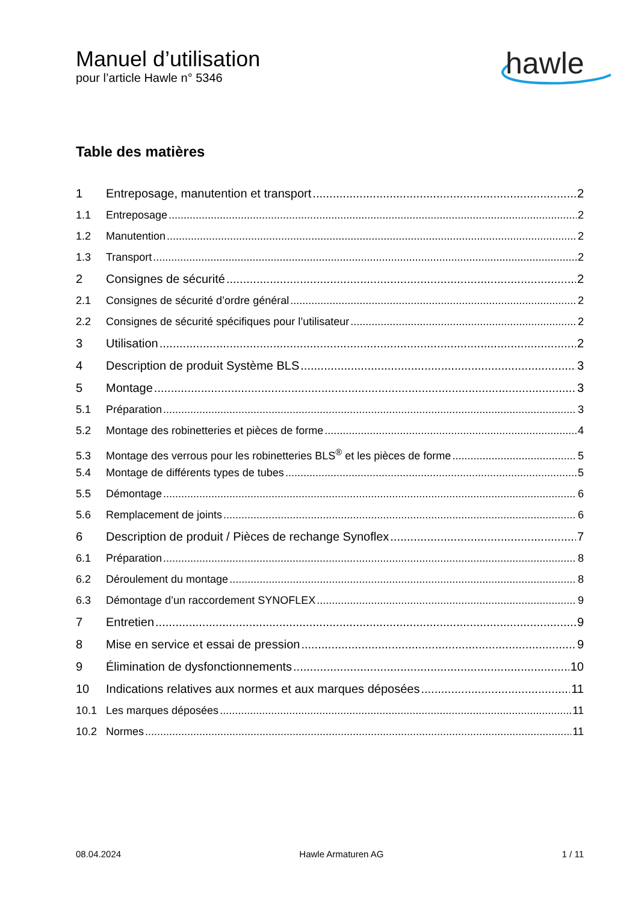Manuel d’utilisation
pour l’article Hawle n° 5346
hawle
Table des matières
1 Entreposage, manutention et transport 2
1.1 Entreposage 2
1.2 Manutention 2
1.3 Transport 2
2 Consignes de sécurité 2
2.1 Consignes de sécurité d’ordre général 2
2.2 Consignes de sécurité spécifiques pour l’utilisateur 2
3 Utilisation 2
4 Description de produit Système BLS 3
5 Montage 3
5.1 Préparation 3
5.2 Montage des robinetteries et pièces de forme 4
5.3 Montage des verrous pour les robinetteries BLS<sup>®</sup> et les pièces de forme 5
5.4 Montage de différents types de tubes 5
5.5 Démontage 6
5.6 Remplacement de joints 6
6 Description de produit / Pièces de rechange Synoflex 7
6.1 Préparation 8
6.2 Déroulement du montage 8
6.3 Démontage d’un raccordement SYNOFLEX 9
7 Entretien 9
8 Mise en service et essai de pression 9
9 Élimination de dysfonctionnements 10
10 Indications relatives aux normes et aux marques déposées 11
10.1 Les marques déposées 11
10.2 Normes 11
08.04.2024 Hawle Armaturen AG 1 / 11